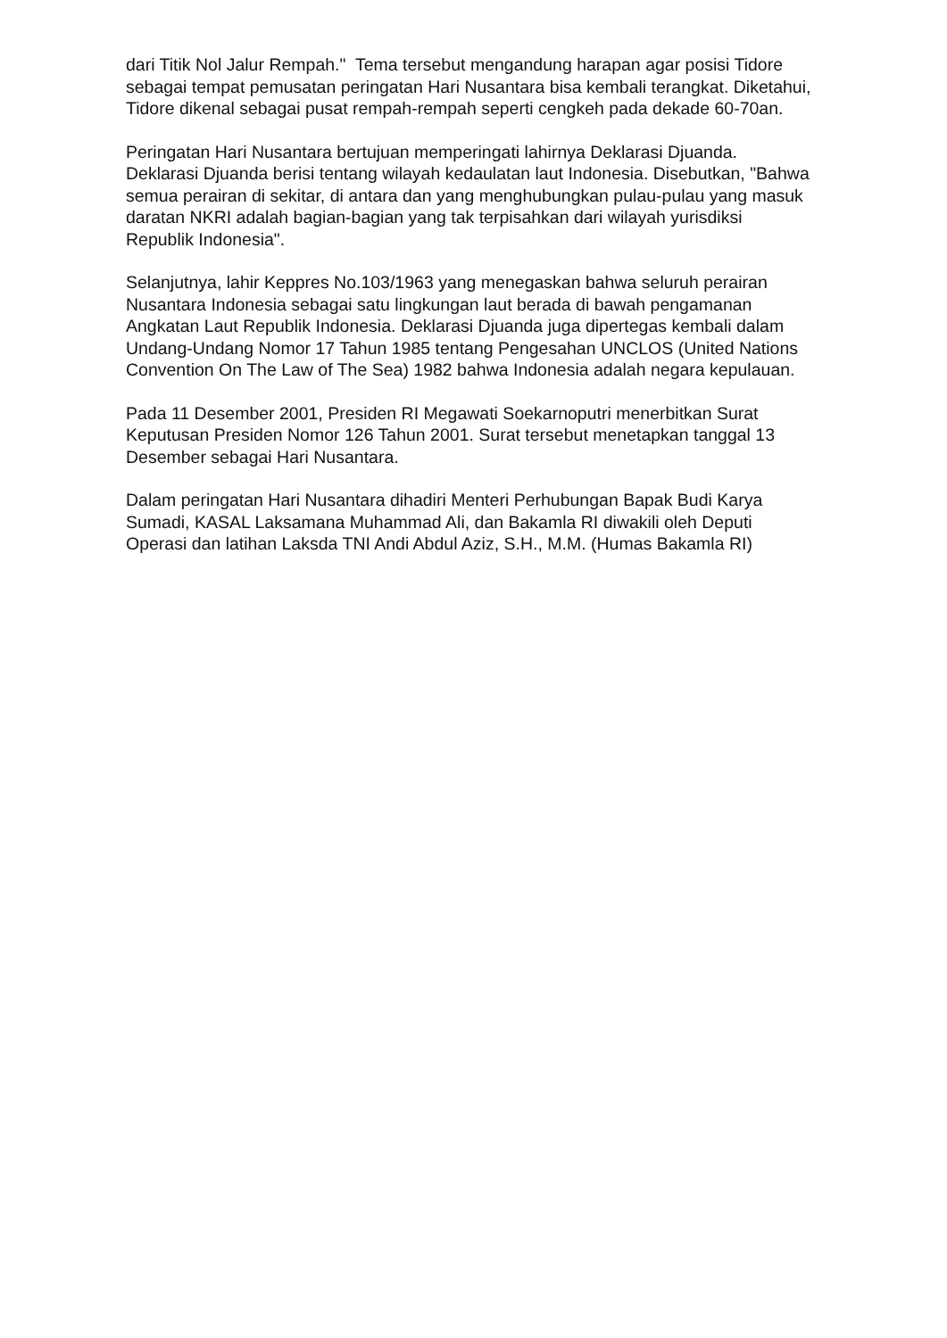dari Titik Nol Jalur Rempah." Tema tersebut mengandung harapan agar posisi Tidore sebagai tempat pemusatan peringatan Hari Nusantara bisa kembali terangkat. Diketahui, Tidore dikenal sebagai pusat rempah-rempah seperti cengkeh pada dekade 60-70an.
Peringatan Hari Nusantara bertujuan memperingati lahirnya Deklarasi Djuanda. Deklarasi Djuanda berisi tentang wilayah kedaulatan laut Indonesia. Disebutkan, "Bahwa semua perairan di sekitar, di antara dan yang menghubungkan pulau-pulau yang masuk daratan NKRI adalah bagian-bagian yang tak terpisahkan dari wilayah yurisdiksi Republik Indonesia".
Selanjutnya, lahir Keppres No.103/1963 yang menegaskan bahwa seluruh perairan Nusantara Indonesia sebagai satu lingkungan laut berada di bawah pengamanan Angkatan Laut Republik Indonesia. Deklarasi Djuanda juga dipertegas kembali dalam Undang-Undang Nomor 17 Tahun 1985 tentang Pengesahan UNCLOS (United Nations Convention On The Law of The Sea) 1982 bahwa Indonesia adalah negara kepulauan.
Pada 11 Desember 2001, Presiden RI Megawati Soekarnoputri menerbitkan Surat Keputusan Presiden Nomor 126 Tahun 2001. Surat tersebut menetapkan tanggal 13 Desember sebagai Hari Nusantara.
Dalam peringatan Hari Nusantara dihadiri Menteri Perhubungan Bapak Budi Karya Sumadi, KASAL Laksamana Muhammad Ali, dan Bakamla RI diwakili oleh Deputi Operasi dan latihan Laksda TNI Andi Abdul Aziz, S.H., M.M. (Humas Bakamla RI)